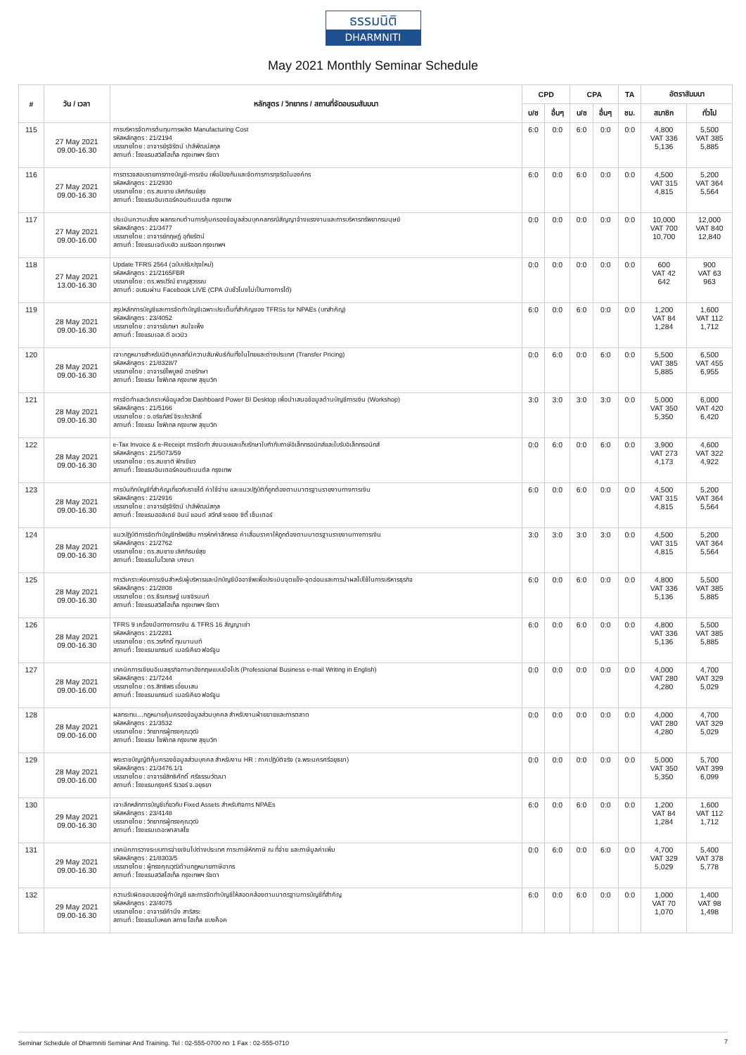ธรรมนิติ
DHARMNITI
May 2021 Monthly Seminar Schedule
| # | วัน / เวลา | หลักสูตร / วิทยากร / สถานที่จัดอบรมสัมมนา | CPD | | CPA | | TA | อัตราสัมมนา | |
| --- | --- | --- | --- | --- | --- | --- | --- | --- | --- |
| | | | บ/ช | อื่นๆ | บ/ช | อื่นๆ | ชม. | สมาชิก | ทั่วไป |
| 115 | 27 May 2021 09.00-16.30 | การบริหารจัดการต้นทุนการผลิต Manufacturing Cost รหัสหลักสูตร : 21/2194 บรรยายโดย : อาจารย์รุจิรัตน์ ปาลีพัฒน์สกุล สถานที่ : โรงแรมสวิสโฮเท็ล กรุงเทพฯ รัชดา | 6:0 | 0:0 | 6:0 | 0:0 | 0:0 | 4,800 VAT 336 5,136 | 5,500 VAT 385 5,885 |
| 116 | 27 May 2021 09.00-16.30 | การตรวจสอบรายการทางบัญชี-การเงิน เพื่อป้องกันและจัดการการทุจริตในองค์กร รหัสหลักสูตร : 21/2930 บรรยายโดย : ดร.สมชาย เลิศภิรมย์สุข สถานที่ : โรงแรมอินเตอร์คอนติเนนตัล กรุงเทพ | 6:0 | 0:0 | 6:0 | 0:0 | 0:0 | 4,500 VAT 315 4,815 | 5,200 VAT 364 5,564 |
| 117 | 27 May 2021 09.00-16.00 | ประเมินความเสี่ยง ผลกระทบด้านการคุ้มครองข้อมูลส่วนบุคคลกรณีสัญญาจ้างแรงงานและการบริหารทรัพยากรมนุษย์ รหัสหลักสูตร : 21/3477 บรรยายโดย : อาจารย์กฤษฎ์ อุทัยรัตน์ สถานที่ : โรงแรมเจดับบลิว แมริออท กรุงเทพฯ | 0:0 | 0:0 | 0:0 | 0:0 | 0:0 | 10,000 VAT 700 10,700 | 12,000 VAT 840 12,840 |
| 118 | 27 May 2021 13.00-16.30 | Update TFRS 2564 (ฉบับปรับปรุงใหม่) รหัสหลักสูตร : 21/2165FBR บรรยายโดย : ดร.พรปวีณ์ ชาญสุวรรณ สถานที่ : อบรมผ่าน Facebook LIVE (CPA นับชั่วโมงไม่เป็นทางการได้) | 0:0 | 0:0 | 0:0 | 0:0 | 0:0 | 600 VAT 42 642 | 900 VAT 63 963 |
| 119 | 28 May 2021 09.00-16.30 | สรุปหลักการบัญชีและการจัดทำบัญชีเฉพาะประเด็นที่สำคัญของ TFRSs for NPAEs (บทสำคัญ) รหัสหลักสูตร : 23/4052 บรรยายโดย : อาจารย์เกษา สมใจเพ็ง สถานที่ : โรงแรมเอส.ดี อเวนิว | 6:0 | 0:0 | 6:0 | 0:0 | 0:0 | 1,200 VAT 84 1,284 | 1,600 VAT 112 1,712 |
| 120 | 28 May 2021 09.00-16.30 | เจาะกฎหมายสำหรับนิติบุคคลที่มีความสัมพันธ์กันทั้งในไทยและต่างประเทศ (Transfer Pricing) รหัสหลักสูตร : 21/8328/7 บรรยายโดย : อาจารย์ไพบูลย์ ฉายรักษา สถานที่ : โรงแรม โซฟิเทล กรุงเทพ สุขุมวิท | 0:0 | 6:0 | 0:0 | 6:0 | 0:0 | 5,500 VAT 385 5,885 | 6,500 VAT 455 6,955 |
| 121 | 28 May 2021 09.00-16.30 | การจัดทำและวิเคราะห์ข้อมูลด้วย Dashboard Power BI Desktop เพื่อนำเสนอข้อมูลด้านบัญชีการเงิน (Workshop) รหัสหลักสูตร : 21/5166 บรรยายโดย : อ.อริชภัสร์ จิระปราสิทธิ์ สถานที่ : โรงแรม โซฟิเทล กรุงเทพ สุขุมวิท | 3:0 | 3:0 | 3:0 | 3:0 | 0:0 | 5,000 VAT 350 5,350 | 6,000 VAT 420 6,420 |
| 122 | 28 May 2021 09.00-16.30 | e-Tax Invoice & e-Receipt การจัดทำ ส่งมอบและเก็บรักษาใบกำกับภาษีอิเล็กทรอนิกส์และใบรับอิเล็กทรอนิกส์ รหัสหลักสูตร : 21/5073/59 บรรยายโดย : ดร.สมชาติ ฟักเขียว สถานที่ : โรงแรมอินเตอร์คอนติเนนตัล กรุงเทพ | 0:0 | 6:0 | 0:0 | 6:0 | 0:0 | 3,900 VAT 273 4,173 | 4,600 VAT 322 4,922 |
| 123 | 28 May 2021 09.00-16.30 | การบันทึกบัญชีที่สำคัญเกี่ยวกับรายได้ ค่าใช้จ่าย และแนวปฏิบัติที่ถูกต้องตามมาตรฐานรายงานทางการเงิน รหัสหลักสูตร : 21/2916 บรรยายโดย : อาจารย์รุจิรัตน์ ปาลีพัฒน์สกุล สถานที่ : โรงแรมฮอลิเดย์ อินน์ แอนด์ สวีทส์ ระยอง ซิตี้ เซ็นเตอร์ | 6:0 | 0:0 | 6:0 | 0:0 | 0:0 | 4,500 VAT 315 4,815 | 5,200 VAT 364 5,564 |
| 124 | 28 May 2021 09.00-16.30 | แนวปฏิบัติการจัดทำบัญชีทรัพย์สิน การหักค่าสึกหรอ ค่าเสื่อมราคาให้ถูกต้องตามมาตรฐานรายงานทางการเงิน รหัสหลักสูตร : 21/2762 บรรยายโดย : ดร.สมชาย เลิศภิรมย์สุข สถานที่ : โรงแรมโนโวเทล บางนา | 3:0 | 3:0 | 3:0 | 3:0 | 0:0 | 4,500 VAT 315 4,815 | 5,200 VAT 364 5,564 |
| 125 | 28 May 2021 09.00-16.30 | การวิเคราะห์งบการเงินสำหรับผู้บริหารและนักบัญชีมืออาชีพเพื่อประเมินจุดแข็ง-จุดอ่อนและการนำผลไปใช้ในการบริหารธุรกิจ รหัสหลักสูตร : 21/2808 บรรยายโดย : ดร.ธีรเศรษฐ์ เมธจิรนนท์ สถานที่ : โรงแรมสวิสโฮเท็ล กรุงเทพฯ รัชดา | 6:0 | 0:0 | 6:0 | 0:0 | 0:0 | 4,800 VAT 336 5,136 | 5,500 VAT 385 5,885 |
| 126 | 28 May 2021 09.00-16.30 | TFRS 9 เครื่องมือทางการเงิน & TFRS 16 สัญญาเช่า รหัสหลักสูตร : 21/2281 บรรยายโดย : ดร.วรศักดิ์ ทุมมานนท์ สถานที่ : โรงแรมแกรนด์ เมอร์เคียว ฟอร์จูน | 6:0 | 0:0 | 6:0 | 0:0 | 0:0 | 4,800 VAT 336 5,136 | 5,500 VAT 385 5,885 |
| 127 | 28 May 2021 09.00-16.00 | เทคนิคการเขียนอีเมลธุรกิจภาษาอังกฤษแบบมือโปร (Professional Business e-mail Writing in English) รหัสหลักสูตร : 21/7244 บรรยายโดย : ดร.สิทธิพร เอี่ยมเสน สถานที่ : โรงแรมแกรนด์ เมอร์เคียว ฟอร์จูน | 0:0 | 0:0 | 0:0 | 0:0 | 0:0 | 4,000 VAT 280 4,280 | 4,700 VAT 329 5,029 |
| 128 | 28 May 2021 09.00-16.00 | ผลกระทบ....กฎหมายคุ้มครองข้อมูลส่วนบุคคล สำหรับงานฝ่ายขายและการตลาด รหัสหลักสูตร : 21/3532 บรรยายโดย : วิทยากรผู้ทรงคุณวุฒิ สถานที่ : โรงแรม โซฟิเทล กรุงเทพ สุขุมวิท | 0:0 | 0:0 | 0:0 | 0:0 | 0:0 | 4,000 VAT 280 4,280 | 4,700 VAT 329 5,029 |
| 129 | 28 May 2021 09.00-16.00 | พระราชบัญญัติคุ้มครองข้อมูลส่วนบุคคล สำหรับงาน HR : ภาคปฏิบัติจริง (จ.พระนครศรีอยุธยา) รหัสหลักสูตร : 21/3476.1/1 บรรยายโดย : อาจารย์สิทธิศักดิ์ ศรีธรรมวัฒนา สถานที่ : โรงแรมกรุงศรี ริเวอร์ จ.อยุธยา | 0:0 | 0:0 | 0:0 | 0:0 | 0:0 | 5,000 VAT 350 5,350 | 5,700 VAT 399 6,099 |
| 130 | 29 May 2021 09.00-16.30 | เจาะลึกหลักการบัญชีเกี่ยวกับ Fixed Assets สำหรับกิจการ NPAEs รหัสหลักสูตร : 23/4148 บรรยายโดย : วิทยากรผู้ทรงคุณวุฒิ สถานที่ : โรงแรมเดอะพาลาสโซ | 6:0 | 0:0 | 6:0 | 0:0 | 0:0 | 1,200 VAT 84 1,284 | 1,600 VAT 112 1,712 |
| 131 | 29 May 2021 09.00-16.30 | เทคนิคการวางระบบการจ่ายเงินไปต่างประเทศ ภาระภาษีหักภาษี ณ ที่จ่าย และภาษีมูลค่าเพิ่ม รหัสหลักสูตร : 21/8303/5 บรรยายโดย : ผู้ทรงคุณวุฒิด้านกฎหมายภาษีอากร สถานที่ : โรงแรมสวิสโฮเท็ล กรุงเทพฯ รัชดา | 0:0 | 6:0 | 0:0 | 6:0 | 0:0 | 4,700 VAT 329 5,029 | 5,400 VAT 378 5,778 |
| 132 | 29 May 2021 09.00-16.30 | ความรับผิดชอบของผู้ทำบัญชี และการจัดทำบัญชีให้สอดคล้องตามมาตรฐานการบัญชีที่สำคัญ รหัสหลักสูตร : 23/4075 บรรยายโดย : อาจารย์คำนึง สาริสระ สถานที่ : โรงแรมใบหยก สกาย โฮเท็ล แบงค็อค | 6:0 | 0:0 | 6:0 | 0:0 | 0:0 | 1,000 VAT 70 1,070 | 1,400 VAT 98 1,498 |
Seminar Schedule of Dharmniti Seminar And Training. Tel : 02-555-0700 กด 1 Fax : 02-555-0710 7